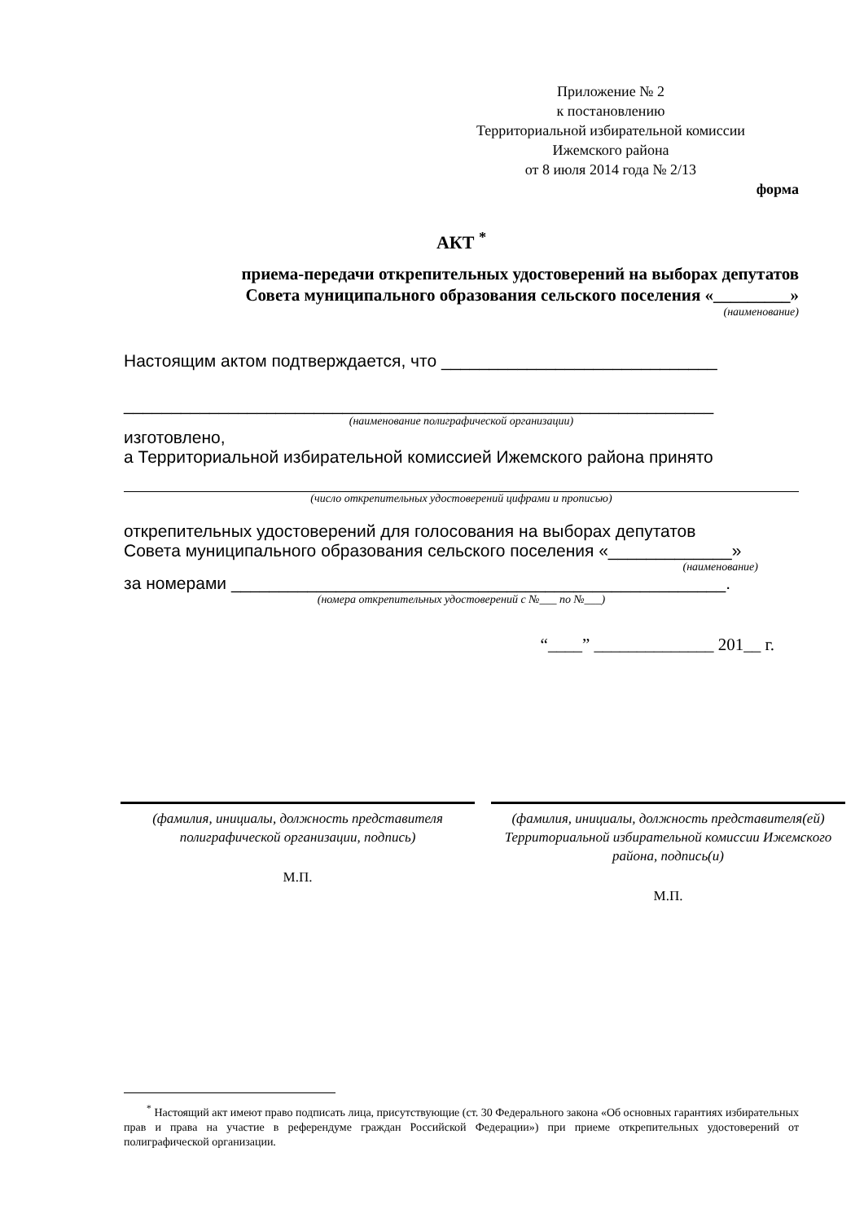Приложение № 2
к постановлению
Территориальной избирательной комиссии
Ижемского района
от 8 июля 2014 года № 2/13
форма
АКТ <sup>*</sup>
приема-передачи открепительных удостоверений на выборах депутатов
Совета муниципального образования сельского поселения «_________»
(наименование)
Настоящим актом подтверждается, что _____________________________
______________________________________________________________
(наименование полиграфической организации)
изготовлено,
а Территориальной избирательной комиссией Ижемского района принято
(число открепительных удостоверений цифрами и прописью)
открепительных удостоверений для голосования на выборах депутатов
Совета муниципального образования сельского поселения «_____________»
(наименование)
за номерами ____________________________________________________.
(номера открепительных удостоверений с №___ по №___)
“____” ______________ 201__ г.
(фамилия, инициалы, должность представителя полиграфической организации, подпись)
М.П.
(фамилия, инициалы, должность представителя(ей) Территориальной избирательной комиссии Ижемского района, подпись(и)
М.П.
<sup>*</sup> Настоящий акт имеют право подписать лица, присутствующие (ст. 30 Федерального закона «Об основных гарантиях избирательных прав и права на участие в референдуме граждан Российской Федерации») при приеме открепительных удостоверений от полиграфической организации.